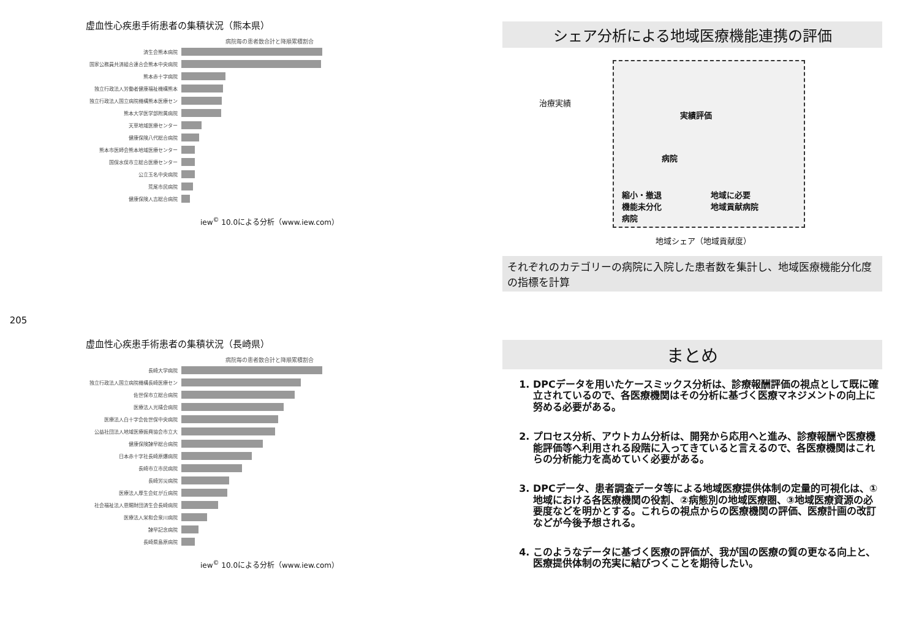205
虚血性心疾患手術患者の集積状況（熊本県）
病院毎の患者数合計と降順累積割合
済生会熊本病院
国家公務員共済組合連合会熊本中央病院
熊本赤十字病院
独立行政法人労働者健康福祉機構熊本
独立行政法人国立病院機構熊本医療セン
熊本大学医学部附属病院
天草地域医療センター
健康保険八代総合病院
熊本市医師会熊本地域医療センター
国保水俣市立総合医療センター
公立玉名中央病院
荒尾市民病院
健康保険人吉総合病院
iew<sup>©</sup> 10.0による分析（www.iew.com）
シェア分析による地域医療機能連携の評価
治療実績
実績評価
病院
縮小・撤退
機能未分化
病院
地域に必要
地域貢献病院
地域シェア（地域貢献度）
それぞれのカテゴリーの病院に入院した患者数を集計し、地域医療機能分化度の指標を計算
虚血性心疾患手術患者の集積状況（長崎県）
病院毎の患者数合計と降順累積割合
長崎大学病院
独立行政法人国立病院機構長崎医療セン
佐世保市立総合病院
医療法人光晴会病院
医療法人白十字会佐世保中央病院
公益社団法人地域医療振興協会市立大
健康保険諫早総合病院
日本赤十字社長崎原爆病院
長崎市立市民病院
長崎労災病院
医療法人厚生会虹が丘病院
社会福祉法人恩賜財団済生会長崎病院
医療法人栄和会泉川病院
諫早記念病院
長崎県島原病院
iew<sup>©</sup> 10.0による分析（www.iew.com）
まとめ
1. DPCデータを用いたケースミックス分析は、診療報酬評価の視点として既に確立されているので、各医療機関はその分析に基づく医療マネジメントの向上に努める必要がある。
2. プロセス分析、アウトカム分析は、開発から応用へと進み、診療報酬や医療機能評価等へ利用される段階に入ってきていると言えるので、各医療機関はこれらの分析能力を高めていく必要がある。
3. DPCデータ、患者調査データ等による地域医療提供体制の定量的可視化は、①地域における各医療機関の役割、②病態別の地域医療圏、③地域医療資源の必要度などを明かとする。これらの視点からの医療機関の評価、医療計画の改訂などが今後予想される。
4. このようなデータに基づく医療の評価が、我が国の医療の質の更なる向上と、医療提供体制の充実に結びつくことを期待したい。